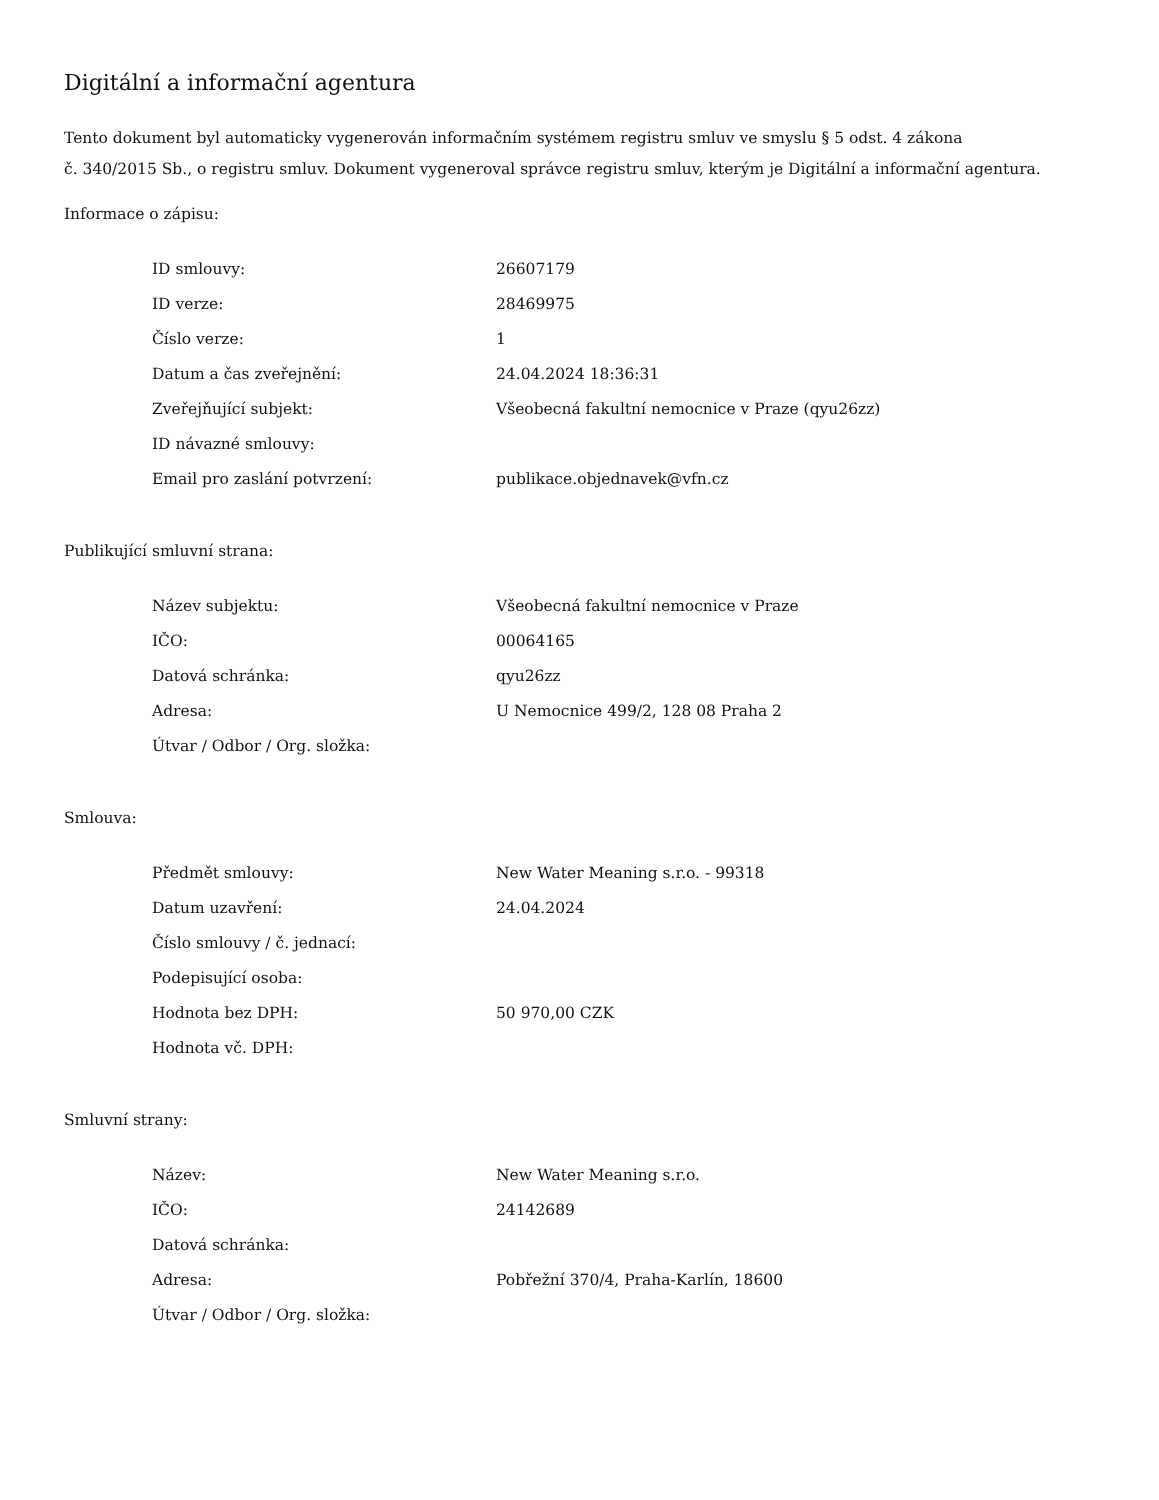Digitální a informační agentura
Tento dokument byl automaticky vygenerován informačním systémem registru smluv ve smyslu § 5 odst. 4 zákona
č. 340/2015 Sb., o registru smluv. Dokument vygeneroval správce registru smluv, kterým je Digitální a informační agentura.
Informace o zápisu:
| ID smlouvy: | 26607179 |
| ID verze: | 28469975 |
| Číslo verze: | 1 |
| Datum a čas zveřejnění: | 24.04.2024 18:36:31 |
| Zveřejňující subjekt: | Všeobecná fakultní nemocnice v Praze (qyu26zz) |
| ID návazné smlouvy: | |
| Email pro zaslání potvrzení: | publikace.objednavek@vfn.cz |
Publikující smluvní strana:
| Název subjektu: | Všeobecná fakultní nemocnice v Praze |
| IČO: | 00064165 |
| Datová schránka: | qyu26zz |
| Adresa: | U Nemocnice 499/2, 128 08 Praha 2 |
| Útvar / Odbor / Org. složka: | |
Smlouva:
| Předmět smlouvy: | New Water Meaning s.r.o. - 99318 |
| Datum uzavření: | 24.04.2024 |
| Číslo smlouvy / č. jednací: | |
| Podepisující osoba: | |
| Hodnota bez DPH: | 50 970,00 CZK |
| Hodnota vč. DPH: | |
Smluvní strany:
| Název: | New Water Meaning s.r.o. |
| IČO: | 24142689 |
| Datová schránka: | |
| Adresa: | Pobřežní 370/4, Praha-Karlín, 18600 |
| Útvar / Odbor / Org. složka: | |